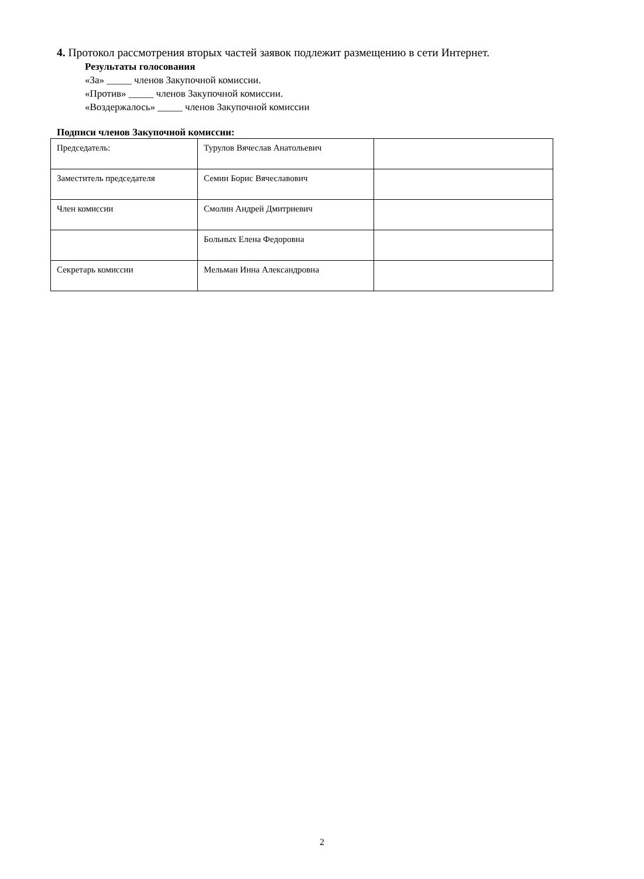4. Протокол рассмотрения вторых частей заявок подлежит размещению в сети Интернет.
Результаты голосования
«За» _____ членов Закупочной комиссии.
«Против» _____ членов Закупочной комиссии.
«Воздержалось» _____ членов Закупочной комиссии
Подписи членов Закупочной комиссии:
| Председатель: | Турулов Вячеслав Анатольевич | |
| Заместитель председателя | Семин Борис Вячеславович | |
| Член комиссии | Смолин Андрей Дмитриевич | |
| | Больных Елена Федоровна | |
| Секретарь комиссии | Мельман Инна Александровна | |
2